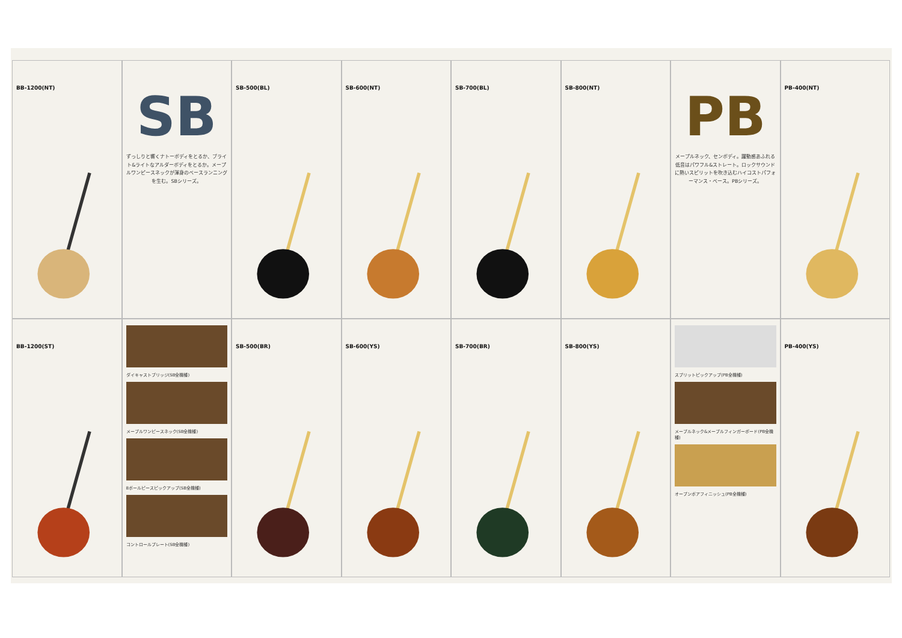BB-1200(NT)
SB
ずっしりと響くナトーボディをとるか、ブライト&ライトなアルダーボディをとるか。メープルワンピースネックが渾身のベースランニングを生む。SBシリーズ。
SB-500(BL)
SB-600(NT)
SB-700(BL)
SB-800(NT)
PB
メープルネック、センボディ。躍動感あふれる低音はパワフル&ストレート。ロックサウンドに熱いスピリットを吹き込むハイコストパフォーマンス・ベース。PBシリーズ。
PB-400(NT)
BB-1200(ST)
ダイキャストブリッジ(SB全機種)
メープルワンピースネック(SB全機種)
8ポールピースピックアップ(SB全機種)
コントロールプレート(SB全機種)
SB-500(BR)
SB-600(YS)
SB-700(BR)
SB-800(YS)
スプリットピックアップ(PB全機種)
メープルネック&メープルフィンガーボード(PB全機種)
オープンポアフィニッシュ(PB全機種)
PB-400(YS)